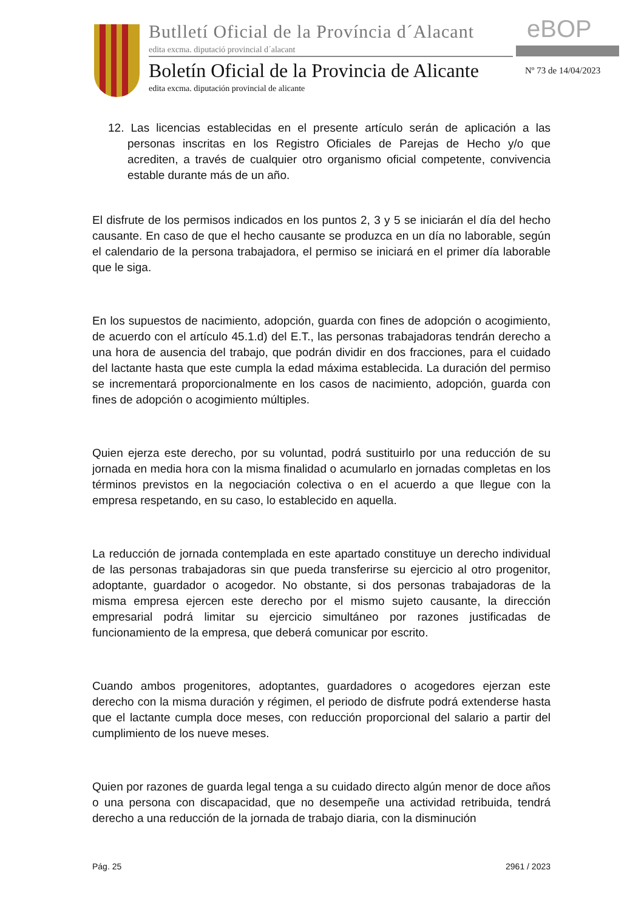Butlletí Oficial de la Província d´Alacant
edita excma. diputació provincial d´alacant
eBOP
Boletín Oficial de la Provincia de Alicante
Nº 73 de 14/04/2023
edita excma. diputación provincial de alicante
12. Las licencias establecidas en el presente artículo serán de aplicación a las personas inscritas en los Registro Oficiales de Parejas de Hecho y/o que acrediten, a través de cualquier otro organismo oficial competente, convivencia estable durante más de un año.
El disfrute de los permisos indicados en los puntos 2, 3 y 5 se iniciarán el día del hecho causante. En caso de que el hecho causante se produzca en un día no laborable, según el calendario de la persona trabajadora, el permiso se iniciará en el primer día laborable que le siga.
En los supuestos de nacimiento, adopción, guarda con fines de adopción o acogimiento, de acuerdo con el artículo 45.1.d) del E.T., las personas trabajadoras tendrán derecho a una hora de ausencia del trabajo, que podrán dividir en dos fracciones, para el cuidado del lactante hasta que este cumpla la edad máxima establecida. La duración del permiso se incrementará proporcionalmente en los casos de nacimiento, adopción, guarda con fines de adopción o acogimiento múltiples.
Quien ejerza este derecho, por su voluntad, podrá sustituirlo por una reducción de su jornada en media hora con la misma finalidad o acumularlo en jornadas completas en los términos previstos en la negociación colectiva o en el acuerdo a que llegue con la empresa respetando, en su caso, lo establecido en aquella.
La reducción de jornada contemplada en este apartado constituye un derecho individual de las personas trabajadoras sin que pueda transferirse su ejercicio al otro progenitor, adoptante, guardador o acogedor. No obstante, si dos personas trabajadoras de la misma empresa ejercen este derecho por el mismo sujeto causante, la dirección empresarial podrá limitar su ejercicio simultáneo por razones justificadas de funcionamiento de la empresa, que deberá comunicar por escrito.
Cuando ambos progenitores, adoptantes, guardadores o acogedores ejerzan este derecho con la misma duración y régimen, el periodo de disfrute podrá extenderse hasta que el lactante cumpla doce meses, con reducción proporcional del salario a partir del cumplimiento de los nueve meses.
Quien por razones de guarda legal tenga a su cuidado directo algún menor de doce años o una persona con discapacidad, que no desempeñe una actividad retribuida, tendrá derecho a una reducción de la jornada de trabajo diaria, con la disminución
Pág. 25 2961 / 2023